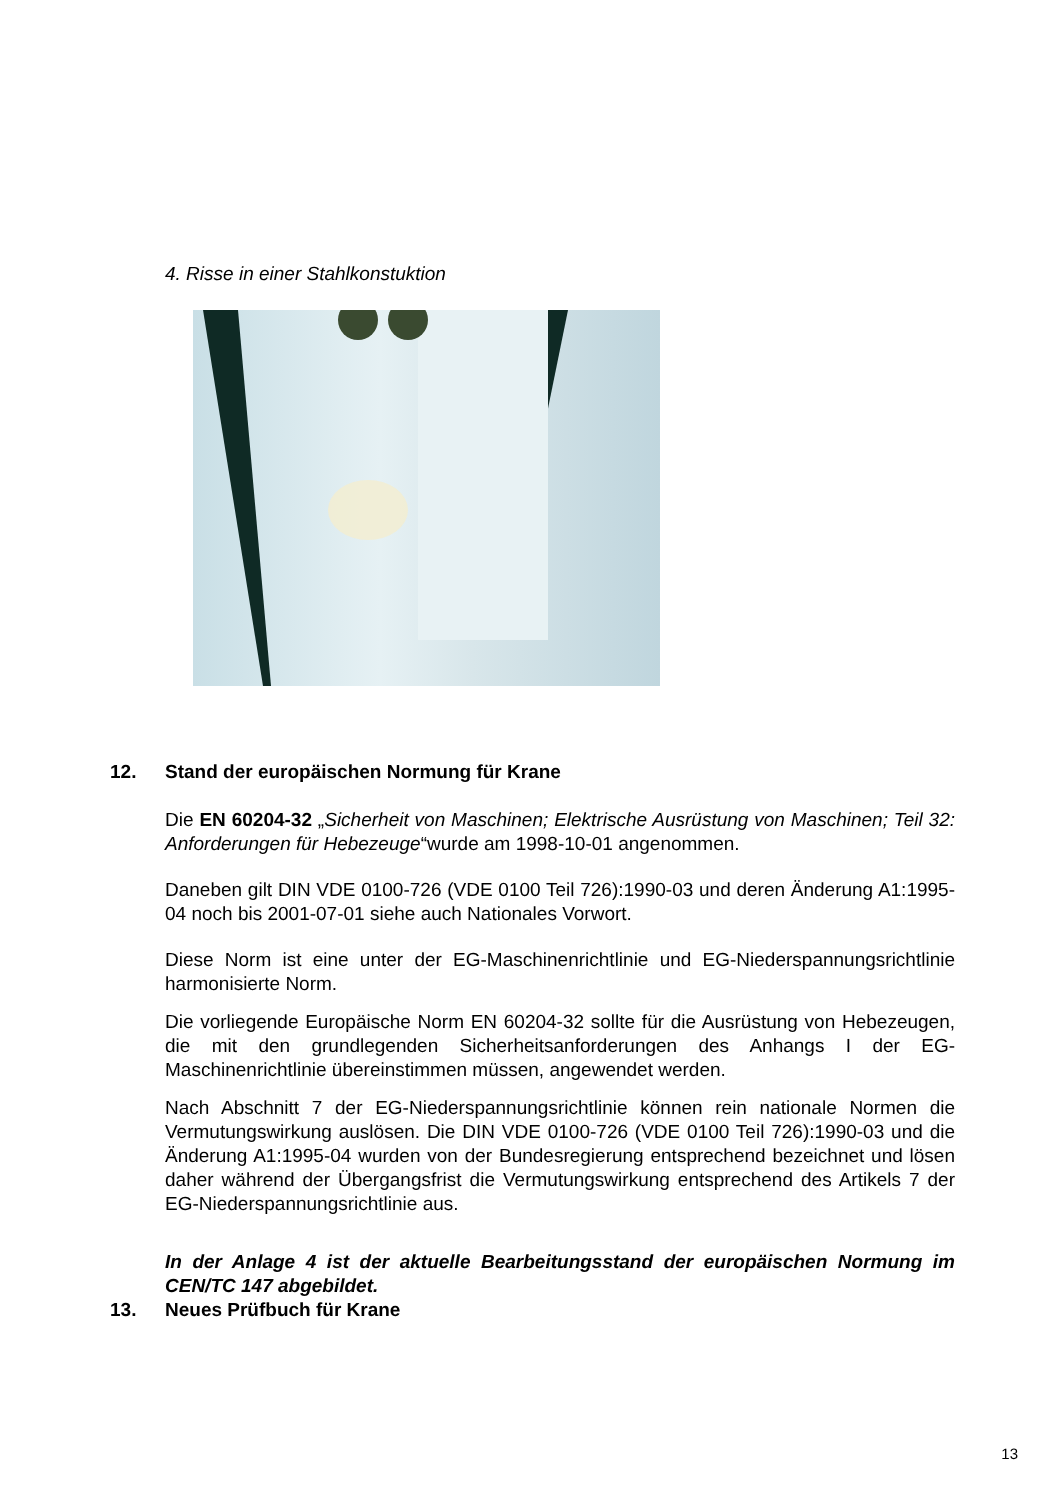4. Risse in einer Stahlkonstuktion
12. Stand der europäischen Normung für Krane
Die EN 60204-32 „Sicherheit von Maschinen; Elektrische Ausrüstung von Maschinen; Teil 32: Anforderungen für Hebezeuge“wurde am 1998-10-01 angenommen.
Daneben gilt DIN VDE 0100-726 (VDE 0100 Teil 726):1990-03 und deren Änderung A1:1995-04 noch bis 2001-07-01 siehe auch Nationales Vorwort.
Diese Norm ist eine unter der EG-Maschinenrichtlinie und EG-Niederspannungsrichtlinie harmonisierte Norm.
Die vorliegende Europäische Norm EN 60204-32 sollte für die Ausrüstung von Hebezeugen, die mit den grundlegenden Sicherheitsanforderungen des Anhangs I der EG-Maschinenrichtlinie übereinstimmen müssen, angewendet werden.
Nach Abschnitt 7 der EG-Niederspannungsrichtlinie können rein nationale Normen die Vermutungswirkung auslösen. Die DIN VDE 0100-726 (VDE 0100 Teil 726):1990-03 und die Änderung A1:1995-04 wurden von der Bundesregierung entsprechend bezeichnet und lösen daher während der Übergangsfrist die Vermutungswirkung entsprechend des Artikels 7 der EG-Niederspannungsrichtlinie aus.
In der Anlage 4 ist der aktuelle Bearbeitungsstand der europäischen Normung im CEN/TC 147 abgebildet.
13. Neues Prüfbuch für Krane
13